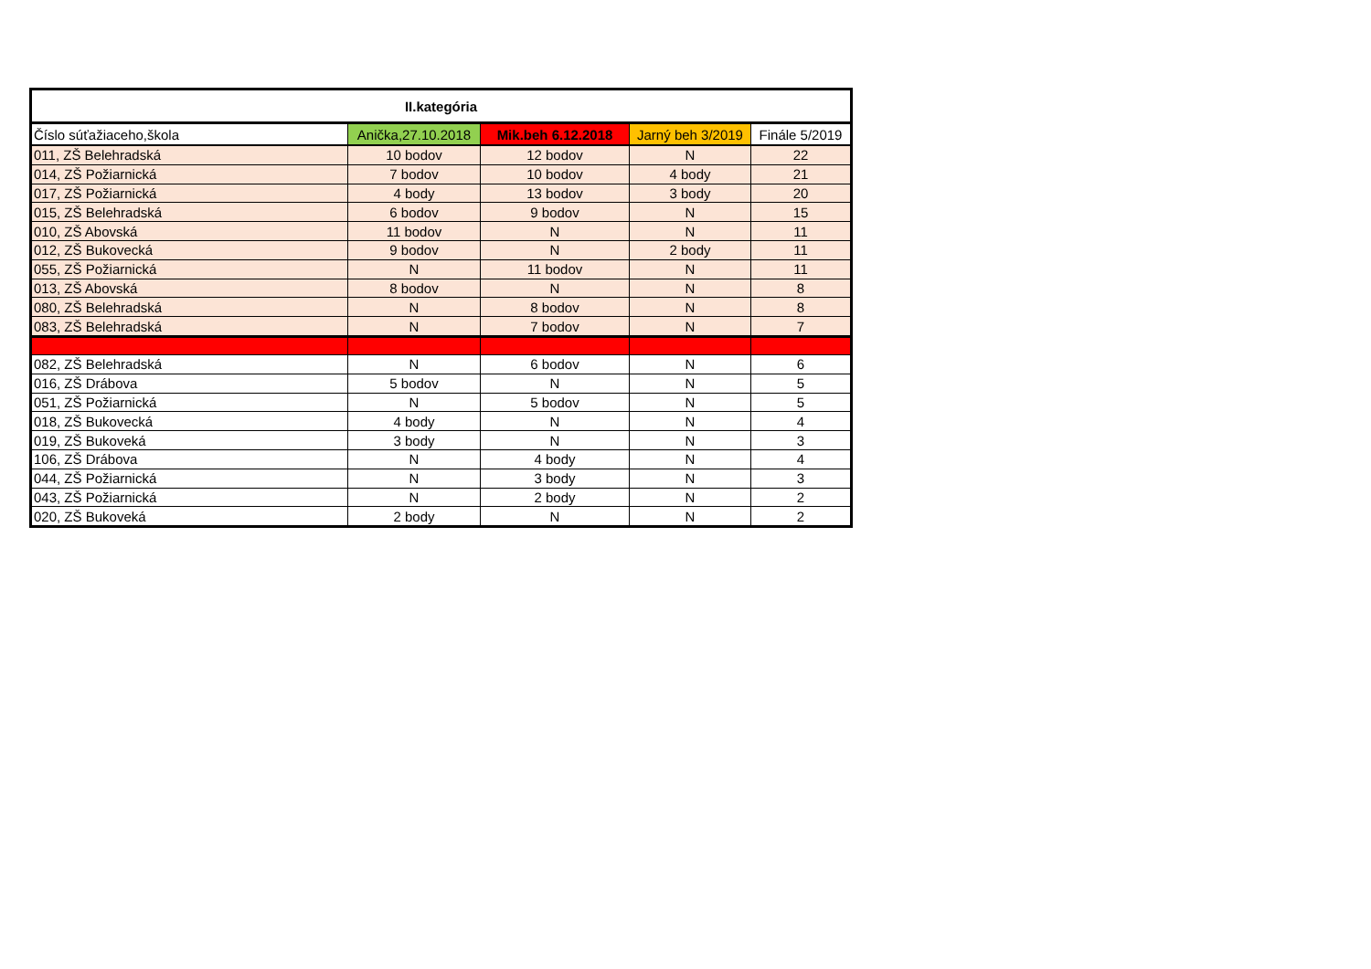| II.kategória | | | | |
| --- | --- | --- | --- | --- |
| Číslo súťažiaceho,škola | Anička,27.10.2018 | Mik.beh 6.12.2018 | Jarný beh 3/2019 | Finále 5/2019 |
| 011, ZŠ Belehradská | 10 bodov | 12 bodov | N | 22 |
| 014, ZŠ Požiarnická | 7 bodov | 10 bodov | 4 body | 21 |
| 017, ZŠ Požiarnická | 4 body | 13 bodov | 3 body | 20 |
| 015, ZŠ Belehradská | 6 bodov | 9 bodov | N | 15 |
| 010, ZŠ Abovská | 11 bodov | N | N | 11 |
| 012, ZŠ Bukovecká | 9 bodov | N | 2 body | 11 |
| 055, ZŠ Požiarnická | N | 11 bodov | N | 11 |
| 013, ZŠ Abovská | 8 bodov | N | N | 8 |
| 080, ZŠ Belehradská | N | 8 bodov | N | 8 |
| 083, ZŠ Belehradská | N | 7 bodov | N | 7 |
| 082, ZŠ Belehradská | N | 6 bodov | N | 6 |
| 016, ZŠ Drábova | 5 bodov | N | N | 5 |
| 051, ZŠ Požiarnická | N | 5 bodov | N | 5 |
| 018, ZŠ Bukovecká | 4 body | N | N | 4 |
| 019, ZŠ Bukoveká | 3 body | N | N | 3 |
| 106, ZŠ Drábova | N | 4 body | N | 4 |
| 044, ZŠ Požiarnická | N | 3 body | N | 3 |
| 043, ZŠ Požiarnická | N | 2 body | N | 2 |
| 020, ZŠ Bukoveká | 2 body | N | N | 2 |